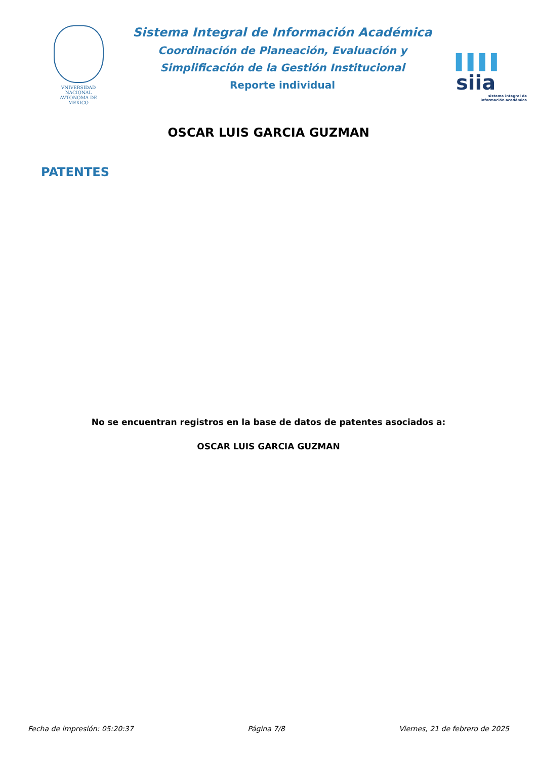VNIVERSIDAD NACIONAL
AVTONOMA DE
MEXICO
Sistema Integral de Información Académica
Coordinación de Planeación, Evaluación y
Simplificación de la Gestión Institucional
Reporte individual
▌▌▌▌ siia
sistema integral de
información académica
OSCAR LUIS GARCIA GUZMAN
PATENTES
No se encuentran registros en la base de datos de patentes asociados a:
OSCAR LUIS GARCIA GUZMAN
Fecha de impresión: 05:20:37 Página 7/8 Viernes, 21 de febrero de 2025